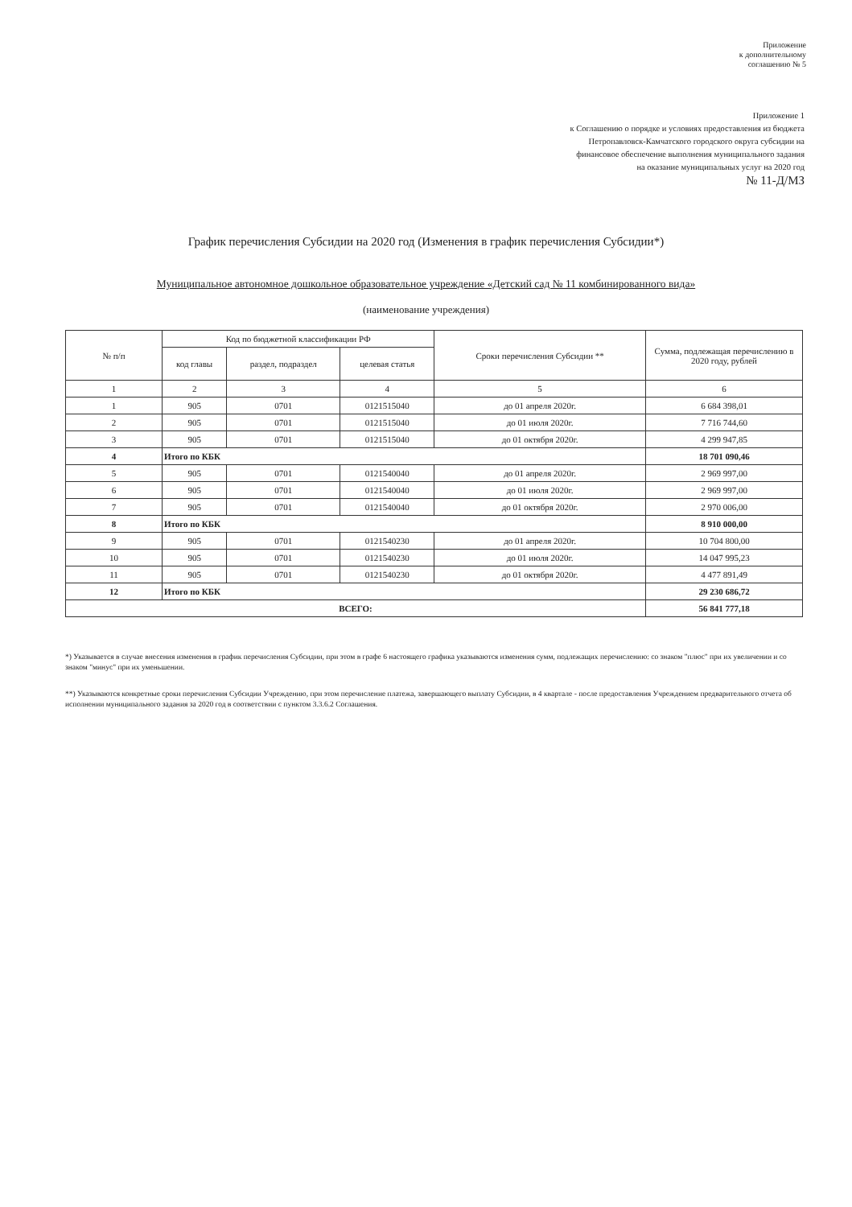Приложение
к дополнительному
соглашению № 5
Приложение 1
к Соглашению о порядке и условиях предоставления из бюджета
Петропавловск-Камчатского городского округа субсидии на
финансовое обеспечение выполнения муниципального задания
на оказание муниципальных услуг на 2020 год
№ 11-Д/МЗ
График перечисления Субсидии на 2020 год (Изменения в график перечисления Субсидии*)
Муниципальное автономное дошкольное образовательное учреждение «Детский сад № 11 комбинированного вида»
(наименование учреждения)
| № п/п | Код по бюджетной классификации РФ | | | Сроки перечисления Субсидии ** | Сумма, подлежащая перечислению в 2020 году, рублей |
| --- | --- | --- | --- | --- | --- |
| | код главы | раздел, подраздел | целевая статья | | |
| 1 | 2 | 3 | 4 | 5 | 6 |
| 1 | 905 | 0701 | 0121515040 | до 01 апреля 2020г. | 6 684 398,01 |
| 2 | 905 | 0701 | 0121515040 | до 01 июля 2020г. | 7 716 744,60 |
| 3 | 905 | 0701 | 0121515040 | до 01 октября 2020г. | 4 299 947,85 |
| 4 | Итого по КБК | | | | 18 701 090,46 |
| 5 | 905 | 0701 | 0121540040 | до 01 апреля 2020г. | 2 969 997,00 |
| 6 | 905 | 0701 | 0121540040 | до 01 июля 2020г. | 2 969 997,00 |
| 7 | 905 | 0701 | 0121540040 | до 01 октября 2020г. | 2 970 006,00 |
| 8 | Итого по КБК | | | | 8 910 000,00 |
| 9 | 905 | 0701 | 0121540230 | до 01 апреля 2020г. | 10 704 800,00 |
| 10 | 905 | 0701 | 0121540230 | до 01 июля 2020г. | 14 047 995,23 |
| 11 | 905 | 0701 | 0121540230 | до 01 октября 2020г. | 4 477 891,49 |
| 12 | Итого по КБК | | | | 29 230 686,72 |
| ВСЕГО: | | | | | 56 841 777,18 |
*) Указывается в случае внесения изменения в график перечисления Субсидии, при этом в графе 6 настоящего графика указываются изменения сумм, подлежащих перечислению: со знаком "плюс" при их увеличении и со знаком "минус" при их уменьшении.
**) Указываются конкретные сроки перечисления Субсидии Учреждению, при этом перечисление платежа, завершающего выплату Субсидии, в 4 квартале - после предоставления Учреждением предварительного отчета об исполнении муниципального задания за 2020 год в соответствии с пунктом 3.3.6.2 Соглашения.